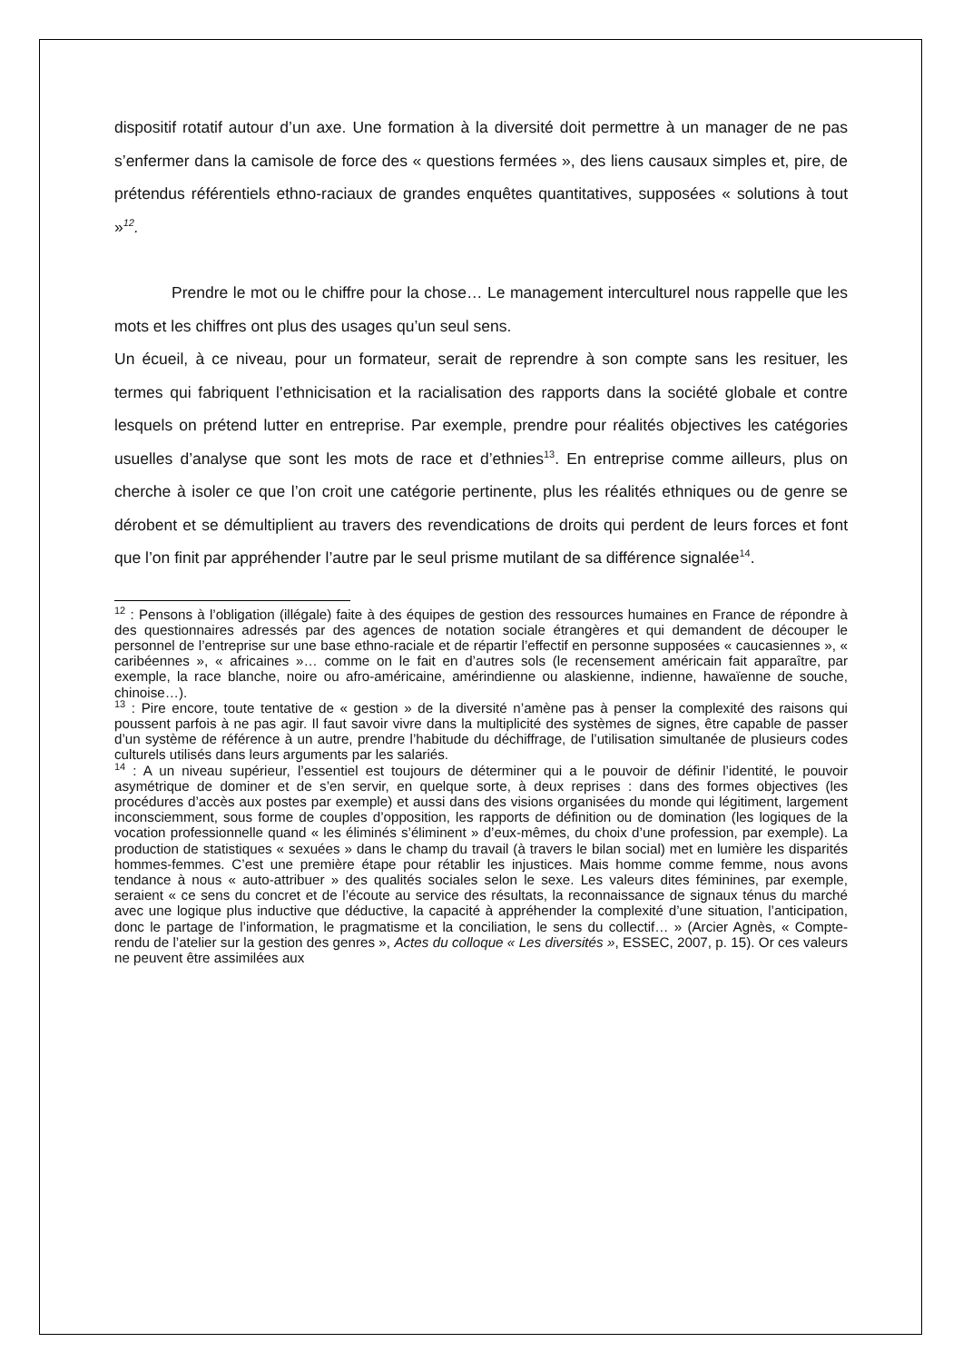dispositif rotatif autour d’un axe. Une formation à la diversité doit permettre à un manager de ne pas s’enfermer dans la camisole de force des « questions fermées », des liens causaux simples et, pire, de prétendus référentiels ethno-raciaux de grandes enquêtes quantitatives, supposées « solutions à tout »<sup>12</sup>.
Prendre le mot ou le chiffre pour la chose… Le management interculturel nous rappelle que les mots et les chiffres ont plus des usages qu’un seul sens.
Un écueil, à ce niveau, pour un formateur, serait de reprendre à son compte sans les resituer, les termes qui fabriquent l’ethnicisation et la racialisation des rapports dans la société globale et contre lesquels on prétend lutter en entreprise. Par exemple, prendre pour réalités objectives les catégories usuelles d’analyse que sont les mots de race et d’ethnies<sup>13</sup>. En entreprise comme ailleurs, plus on cherche à isoler ce que l’on croit une catégorie pertinente, plus les réalités ethniques ou de genre se dérobent et se démultiplient au travers des revendications de droits qui perdent de leurs forces et font que l’on finit par appréhender l’autre par le seul prisme mutilant de sa différence signalée<sup>14</sup>.
<sup>12</sup> : Pensons à l’obligation (illégale) faite à des équipes de gestion des ressources humaines en France de répondre à des questionnaires adressés par des agences de notation sociale étrangères et qui demandent de découper le personnel de l’entreprise sur une base ethno-raciale et de répartir l’effectif en personne supposées « caucasiennes », « caribéennes », « africaines »… comme on le fait en d’autres sols (le recensement américain fait apparaître, par exemple, la race blanche, noire ou afro-américaine, amérindienne ou alaskienne, indienne, hawaïenne de souche, chinoise…).
<sup>13</sup> : Pire encore, toute tentative de « gestion » de la diversité n’amène pas à penser la complexité des raisons qui poussent parfois à ne pas agir. Il faut savoir vivre dans la multiplicité des systèmes de signes, être capable de passer d’un système de référence à un autre, prendre l’habitude du déchiffrage, de l’utilisation simultanée de plusieurs codes culturels utilisés dans leurs arguments par les salariés.
<sup>14</sup> : A un niveau supérieur, l’essentiel est toujours de déterminer qui a le pouvoir de définir l’identité, le pouvoir asymétrique de dominer et de s’en servir, en quelque sorte, à deux reprises : dans des formes objectives (les procédures d’accès aux postes par exemple) et aussi dans des visions organisées du monde qui légitiment, largement inconsciemment, sous forme de couples d’opposition, les rapports de définition ou de domination (les logiques de la vocation professionnelle quand « les éliminés s’éliminent » d’eux-mêmes, du choix d’une profession, par exemple). La production de statistiques « sexuées » dans le champ du travail (à travers le bilan social) met en lumière les disparités hommes-femmes. C’est une première étape pour rétablir les injustices. Mais homme comme femme, nous avons tendance à nous « auto-attribuer » des qualités sociales selon le sexe. Les valeurs dites féminines, par exemple, seraient « ce sens du concret et de l’écoute au service des résultats, la reconnaissance de signaux ténus du marché avec une logique plus inductive que déductive, la capacité à appréhender la complexité d’une situation, l’anticipation, donc le partage de l’information, le pragmatisme et la conciliation, le sens du collectif… » (Arcier Agnès, « Compte-rendu de l’atelier sur la gestion des genres », Actes du colloque « Les diversités », ESSEC, 2007, p. 15). Or ces valeurs ne peuvent être assimilées aux